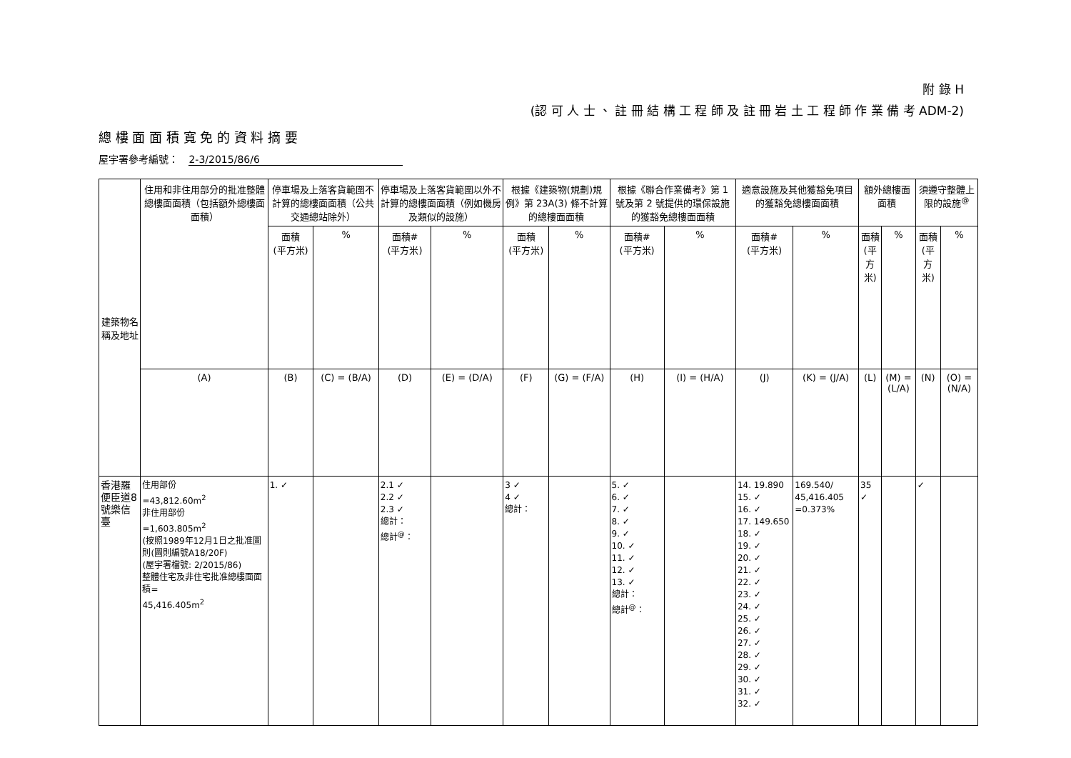附 錄 H
(認 可 人 士 、 註 冊 結 構 工 程 師 及 註 冊 岩 土 工 程 師 作 業 備 考 ADM-2)
總 樓 面 面 積 寬 免 的 資 料 摘 要
屋宇署參考編號： 2-3/2015/86/6
| 建築物名稱及地址 | 住用和非住用部分的批准整體總樓面面積（包括額外總樓面面積） | 停車場及上落客貨範圍不計算的總樓面面積（公共交通總站除外） | | 停車場及上落客貨範圍以外不計算的總樓面面積（例如機房及類似的設施） | | 根據《建築物(規劃)規例》第 23A(3) 條不計算的總樓面面積 | | 根據《聯合作業備考》第 1 號及第 2 號提供的環保設施的獲豁免總樓面面積 | | 適意設施及其他獲豁免項目的獲豁免總樓面面積 | | 額外總樓面面積 | | 須遵守整體上限的設施<sup>@</sup> | |
| --- | --- | --- | --- | --- | --- | --- | --- | --- | --- | --- | --- | --- | --- | --- | --- |
| | | 面積 (平方米) | % | 面積# (平方米) | % | 面積 (平方米) | % | 面積# (平方米) | % | 面積# (平方米) | % | 面積 (平方米) | % | 面積 (平方米) | % |
| | (A) | (B) | (C) = (B/A) | (D) | (E) = (D/A) | (F) | (G) = (F/A) | (H) | (I) = (H/A) | (J) | (K) = (J/A) | (L) | (M) = (L/A) | (N) | (O) = (N/A) |
| 香港羅便臣道8號樂信臺 | 住用部份 =43,812.60m<sup>2</sup> 非住用部份 =1,603.805m<sup>2</sup> (按照1989年12月1日之批准圖則(圖則編號A18/20F) (屋宇署檔號: 2/2015/86) 整體住宅及非住宅批准總樓面面積= 45,416.405m<sup>2</sup> | 1. ✓ | | 2.1 ✓ 2.2 ✓ 2.3 ✓ 總計： 總計<sup>@</sup>： | | 3 ✓ 4 ✓ 總計： | | 5. ✓ 6. ✓ 7. ✓ 8. ✓ 9. ✓ 10. ✓ 11. ✓ 12. ✓ 13. ✓ 總計： 總計<sup>@</sup>： | | 14. 19.890 15. ✓ 16. ✓ 17. 149.650 18. ✓ 19. ✓ 20. ✓ 21. ✓ 22. ✓ 23. ✓ 24. ✓ 25. ✓ 26. ✓ 27. ✓ 28. ✓ 29. ✓ 30. ✓ 31. ✓ 32. ✓ | 169.540/ 45,416.405 =0.373% | 35 ✓ | | ✓ | |